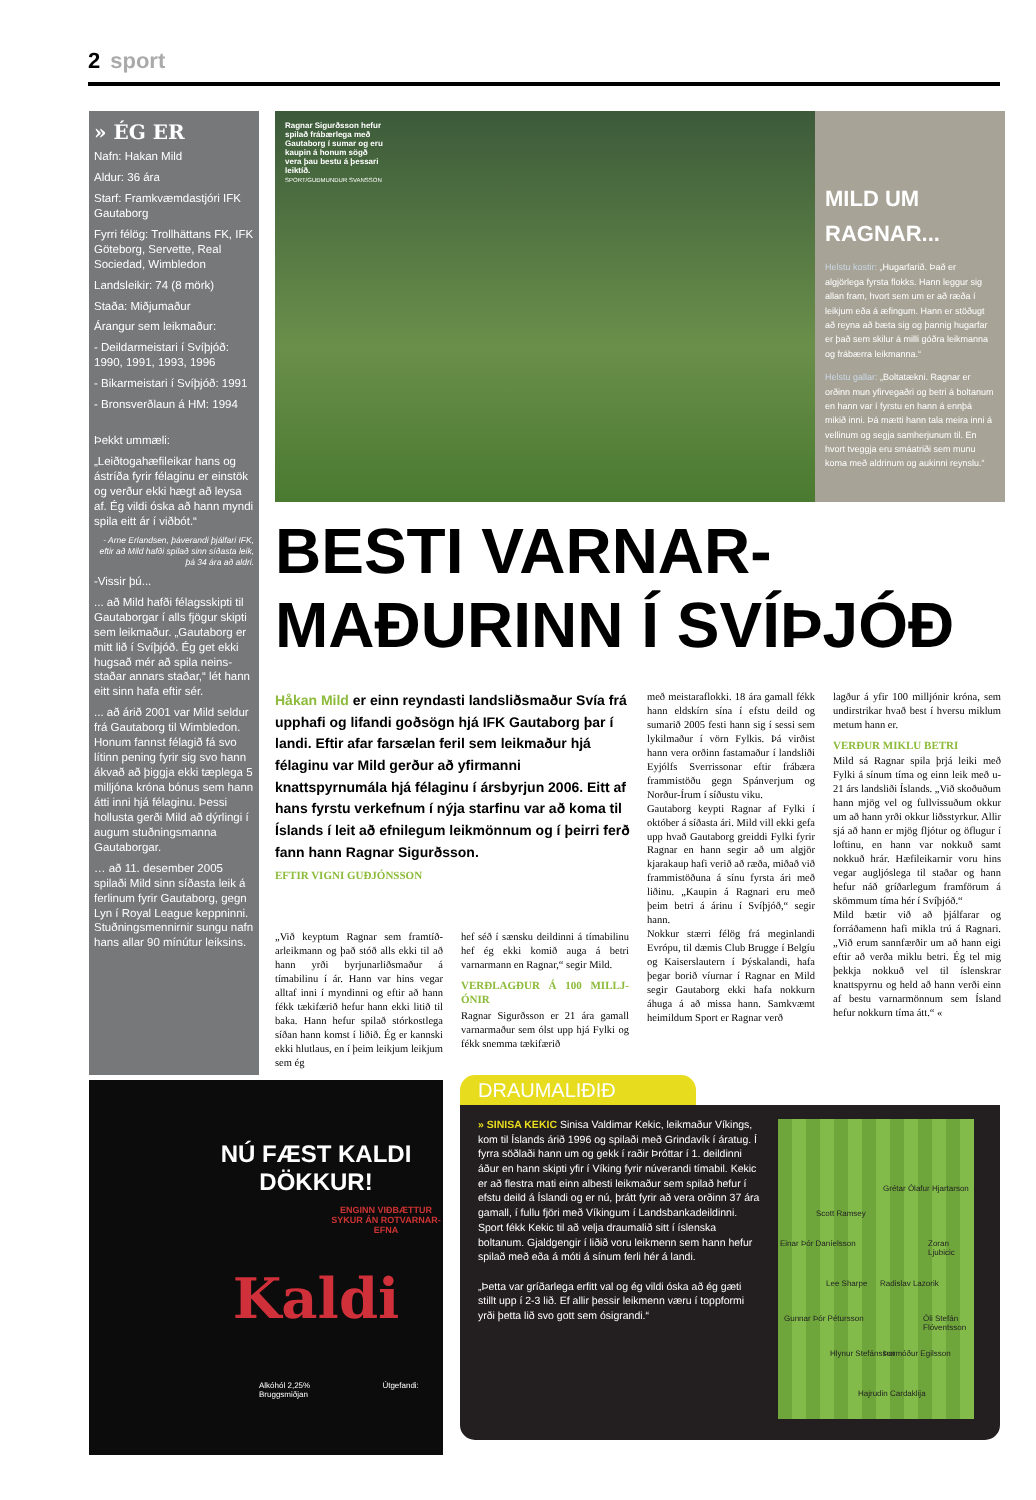2 sport
» ÉG ER
Nafn: Hakan Mild
Aldur: 36 ára
Starf: Fram­kvæmda­stjóri IFK Gautaborg
Fyrri félög: Trollhättans FK, IFK Göte­borg, Servette, Real Sociedad, Wimbledon
Landsleikir: 74 (8 mörk)
Staða: Miðjumaður
Árangur sem leikmaður:
- Deildarmeistari í Svíþjóð: 1990, 1991, 1993, 1996
- Bikarmeistari í Svíþjóð: 1991
- Bronsverðlaun á HM: 1994
Þekkt ummæli:
„Leiðtogahæfileikar hans og ástríða fyrir félaginu er ein­stök og verður ekki hægt að leysa af. Ég vildi óska að hann myndi spila eitt ár í viðbót.“
- Arne Erlandsen, þáverandi þjálfari IFK, eftir að Mild hafði spilað sinn síð­asta leik, þá 34 ára að aldri.
-Vissir þú...
... að Mild hafði félagsskipti til Gautaborgar í alls fjögur skipti sem leikmaður. „Gautaborg er mitt lið í Svíþjóð. Ég get ekki hugsað mér að spila neins­staðar annars staðar,“ lét hann eitt sinn hafa eftir sér.
... að árið 2001 var Mild seldur frá Gautaborg til Wimbledon. Honum fannst félagið fá svo lítinn pening fyrir sig svo hann ákvað að þiggja ekki tæplega 5 milljóna króna bónus sem hann átti inni hjá félaginu. Þessi hollusta gerði Mild að dýrlingi í augum stuðnings­manna Gautaborgar.
… að 11. desember 2005 spilaði Mild sinn síðasta leik á ferlinum fyrir Gautaborg, gegn Lyn í Royal League keppninni. Stuðningsmenn­irnir sungu nafn hans allar 90 mínútur leiksins.
Ragnar Sigurðsson hefur spilað frábær­lega með Gautaborg í sumar og eru kaupin á honum sögð vera þau bestu á þessari leiktíð.
SPORT/GUÐMUNDUR SVANSSON
MILD UM RAGNAR...
Helstu kostir: „Hugarfarið. Það er algjörlega fyrsta flokks. Hann leggur sig allan fram, hvort sem um er að ræða í leikjum eða á æfingum. Hann er stöðugt að reyna að bæta sig og þannig hugarfar er það sem skilur á milli góðra leikmanna og frábærra leikmanna.“
Helstu gallar: „Boltatækni. Ragnar er orðinn mun yfirvegaðri og betri á boltanum en hann var í fyrstu en hann á ennþá mikið inni. Þá mætti hann tala meira inni á vellinum og segja samherjunum til. En hvort tveggja eru smáatriði sem munu koma með aldrinum og aukinni reynslu.“
BESTI VARNAR­MAÐURINN Í SVÍÞJÓÐ
Håkan Mild er einn reyndasti lands­liðsmaður Svía frá upphafi og lifandi goðsögn hjá IFK Gautaborg þar í landi. Eftir afar farsælan feril sem leikmaður hjá félaginu var Mild gerður að yfirmanni knattspyrnumála hjá félaginu í ársbyrjun 2006. Eitt af hans fyrstu verkefnum í nýja starfinu var að koma til Íslands í leit að efnilegum leikmönnum og í þeirri ferð fann hann Ragnar Sigurðsson.
EFTIR VIGNI GUÐJÓNSSON
„Við keyptum Ragnar sem framtíð­arleikmann og það stóð alls ekki til að hann yrði byrjunarliðsmaður á tímabilinu í ár. Hann var hins vegar alltaf inni í myndinni og eftir að hann fékk tækifærið hefur hann ekki litið til baka. Hann hefur spil­að stórkostlega síðan hann komst í liðið. Ég er kannski ekki hlutlaus, en í þeim leikjum leikjum sem ég
hef séð í sænsku deildinni á tíma­bilinu hef ég ekki komið auga á betri varnarmann en Ragnar,“ segir Mild.
VERÐLAGÐUR Á 100 MILLJ­ÓNIR
Ragnar Sigurðsson er 21 ára gam­all varnarmaður sem ólst upp hjá Fylki og fékk snemma tækifærið
með meistaraflokki. 18 ára gamall fékk hann eldskírn sína í efstu deild og sumarið 2005 festi hann sig í sessi sem lykilmaður í vörn Fylkis. Þá virðist hann vera orðinn fastamaður í landsliði Eyjólfs Sverrissonar eftir frábæra frammi­stöðu gegn Spánverjum og Norður-Írum í síðustu viku.
Gautaborg keypti Ragnar af Fylki í október á síðasta ári. Mild vill ekki gefa upp hvað Gautaborg greiddi Fylki fyrir Ragnar en hann segir að um algjör kjarakaup hafi verið að ræða, miðað við frammi­stöðuna á sínu fyrsta ári með lið­inu. „Kaupin á Ragnari eru með þeim betri á árinu í Svíþjóð,“ segir hann.
Nokkur stærri félög frá megin­landi Evrópu, til dæmis Club Brugge í Belgíu og Kaiserslautern í Þýskalandi, hafa þegar borið víurnar í Ragnar en Mild segir Gautaborg ekki hafa nokkurn áhuga á að missa hann. Samkvæmt heimildum Sport er Ragnar verð­
lagður á yfir 100 milljónir króna, sem undirstrikar hvað best í hversu miklum metum hann er.
VERÐUR MIKLU BETRI
Mild sá Ragnar spila þrjá leiki með Fylki á sínum tíma og einn leik með u-21 árs landsliði Íslands. „Við skoðuðum hann mjög vel og full­vissuðum okkur um að hann yrði okkur liðsstyrkur. Allir sjá að hann er mjög fljótur og öflugur í loftinu, en hann var nokkuð samt nokkuð hrár. Hæfileikarnir voru hins vegar augljóslega til staðar og hann hefur náð gríðarlegum fram­förum á skömmum tíma hér í Sví­þjóð.“
Mild bætir við að þjálfarar og forráðamenn hafi mikla trú á Ragn­ari. „Við erum sannfærðir um að hann eigi eftir að verða miklu betri. Ég tel mig þekkja nokkuð vel til íslenskrar knattspyrnu og held að hann verði einn af bestu varnar­mönnum sem Ísland hefur nokk­urn tíma átt.“ «
NÚ FÆST KALDI DÖKKUR!
ENGINN VIÐBÆTTUR SYKUR ÁN ROTVARNAR­EFNA
Kaldi
Alkóhól 2,25% Útgefandi: Bruggsmiðjan
DRAUMALIÐIÐ
» SINISA KEKIC Sinisa Valdimar Kekic, leikmaður Vík­ings, kom til Íslands árið 1996 og spilaði með Grindavík í áratug. Í fyrra söðlaði hann um og gekk í raðir Þróttar í 1. deildinni áður en hann skipti yfir í Víking fyrir núverandi tímabil. Kekic er að flestra mati einn albesti leikmaður sem spilað hefur í efstu deild á Íslandi og er nú, þrátt fyrir að vera orðinn 37 ára gamall, í fullu fjöri með Víkingum í Lands­bankadeildinni. Sport fékk Kekic til að velja draumalið sitt í íslenska boltanum. Gjaldgengir í liðið voru leikmenn sem hann hefur spilað með eða á móti á sínum ferli hér á landi.
„Þetta var gríðarlega erfitt val og ég vildi óska að ég gæti stillt upp í 2-3 lið. Ef allir þessir leikmenn væru í topp­formi yrði þetta lið svo gott sem ósigrandi.“
Grétar Ólafur Hjartarson
Scott Ramsey
Einar Þór Daníelsson Zoran Ljubicic
Lee Sharpe Radislav Lazorik
Gunnar Þór Pétursson Óli Stefán Flóventsson
Hlynur Stefánsson Þormóður Egilsson
Hajrudin Cardaklija